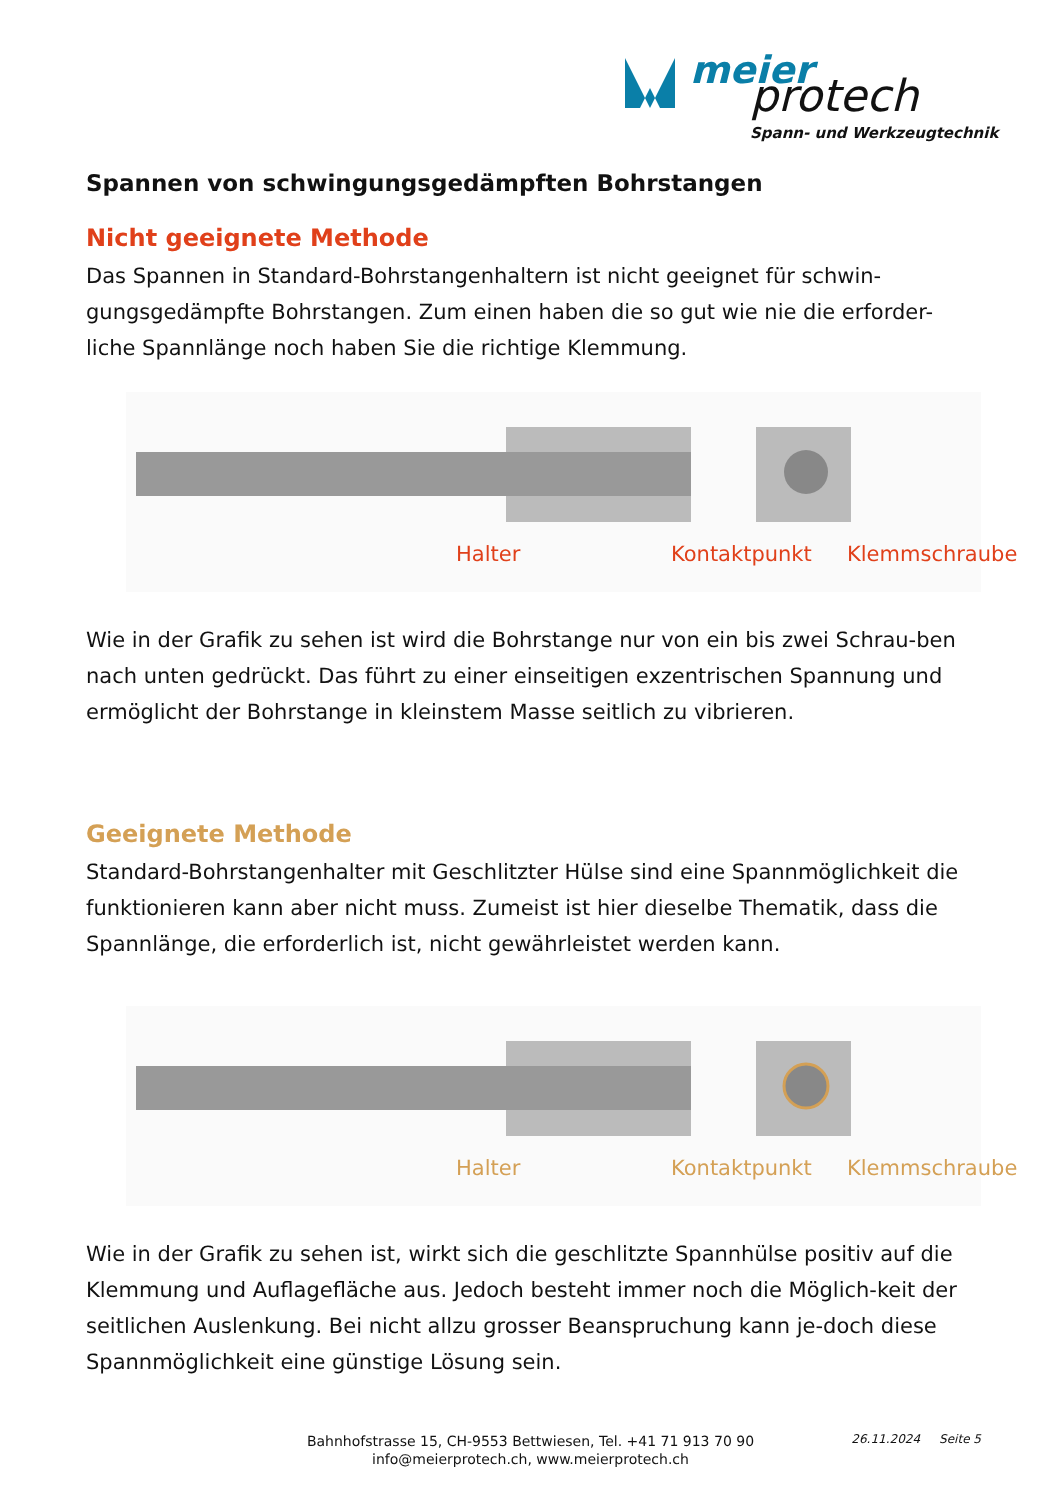meier protech
Spann- und Werkzeugtechnik
Spannen von schwingungsgedämpften Bohrstangen
Nicht geeignete Methode
Das Spannen in Standard-Bohrstangenhaltern ist nicht geeignet für schwin-gungsgedämpfte Bohrstangen. Zum einen haben die so gut wie nie die erforder-liche Spannlänge noch haben Sie die richtige Klemmung.
Halter Kontaktpunkt Klemmschraube
Wie in der Grafik zu sehen ist wird die Bohrstange nur von ein bis zwei Schrau-ben nach unten gedrückt. Das führt zu einer einseitigen exzentrischen Spannung und ermöglicht der Bohrstange in kleinstem Masse seitlich zu vibrieren.
Geeignete Methode
Standard-Bohrstangenhalter mit Geschlitzter Hülse sind eine Spannmöglichkeit die funktionieren kann aber nicht muss. Zumeist ist hier dieselbe Thematik, dass die Spannlänge, die erforderlich ist, nicht gewährleistet werden kann.
Halter Kontaktpunkt Klemmschraube
Wie in der Grafik zu sehen ist, wirkt sich die geschlitzte Spannhülse positiv auf die Klemmung und Auflagefläche aus. Jedoch besteht immer noch die Möglich-keit der seitlichen Auslenkung. Bei nicht allzu grosser Beanspruchung kann je-doch diese Spannmöglichkeit eine günstige Lösung sein.
Bahnhofstrasse 15, CH-9553 Bettwiesen, Tel. +41 71 913 70 90
info@meierprotech.ch, www.meierprotech.ch
26.11.2024 Seite 5